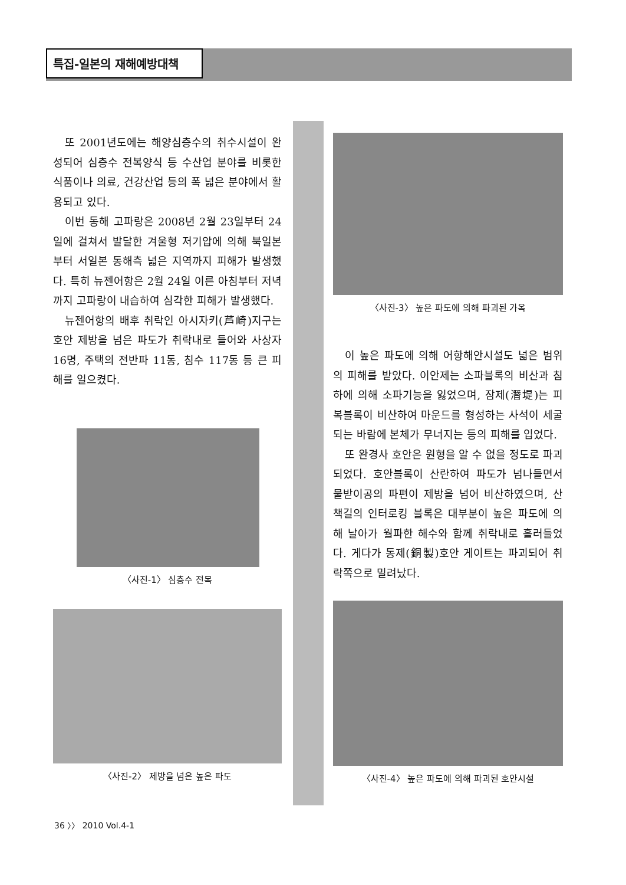특집-일본의 재해예방대책
또 2001년도에는 해양심층수의 취수시설이 완성되어 심층수 전복양식 등 수산업 분야를 비롯한 식품이나 의료, 건강산업 등의 폭 넓은 분야에서 활용되고 있다.
이번 동해 고파랑은 2008년 2월 23일부터 24일에 걸쳐서 발달한 겨울형 저기압에 의해 북일본부터 서일본 동해측 넓은 지역까지 피해가 발생했다. 특히 뉴젠어항은 2월 24일 이른 아침부터 저녁까지 고파랑이 내습하여 심각한 피해가 발생했다.
뉴젠어항의 배후 취락인 아시자키(芦崎)지구는 호안 제방을 넘은 파도가 취락내로 들어와 사상자 16명, 주택의 전반파 11동, 침수 117동 등 큰 피해를 일으켰다.
〈사진-1〉 심층수 전복
〈사진-2〉 제방을 넘은 높은 파도
〈사진-3〉 높은 파도에 의해 파괴된 가옥
이 높은 파도에 의해 어항해안시설도 넓은 범위의 피해를 받았다. 이안제는 소파블록의 비산과 침하에 의해 소파기능을 잃었으며, 잠제(潛堤)는 피복블록이 비산하여 마운드를 형성하는 사석이 세굴되는 바람에 본체가 무너지는 등의 피해를 입었다.
또 완경사 호안은 원형을 알 수 없을 정도로 파괴되었다. 호안블록이 산란하여 파도가 넘나들면서 물받이공의 파편이 제방을 넘어 비산하였으며, 산책길의 인터로킹 블록은 대부분이 높은 파도에 의해 날아가 월파한 해수와 함께 취락내로 흘러들었다. 게다가 동제(銅製)호안 게이트는 파괴되어 취락쪽으로 밀려났다.
〈사진-4〉 높은 파도에 의해 파괴된 호안시설
36 〉〉 2010 Vol.4-1